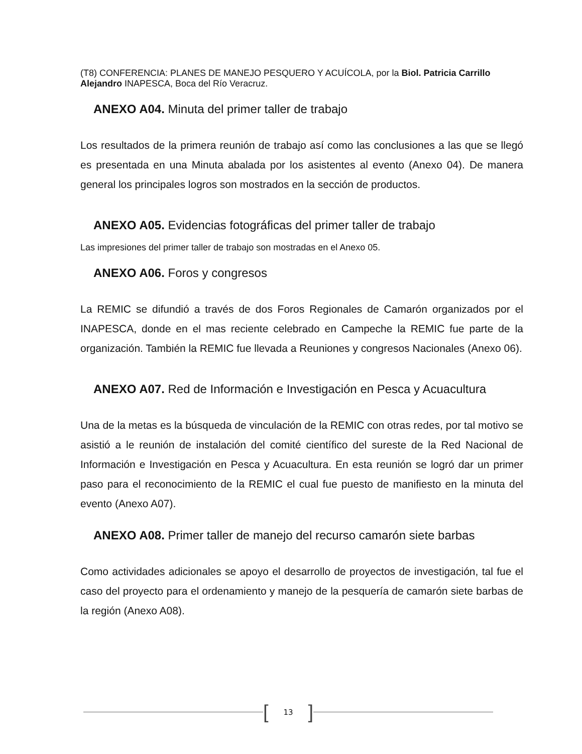(T8) CONFERENCIA: PLANES DE MANEJO PESQUERO Y ACUÍCOLA, por la Biol. Patricia Carrillo Alejandro INAPESCA, Boca del Río Veracruz.
ANEXO A04. Minuta del primer taller de trabajo
Los resultados de la primera reunión de trabajo así como las conclusiones a las que se llegó es presentada en una Minuta abalada por los asistentes al evento (Anexo 04). De manera general los principales logros son mostrados en la sección de productos.
ANEXO A05. Evidencias fotográficas del primer taller de trabajo
Las impresiones del primer taller de trabajo son mostradas en el Anexo 05.
ANEXO A06. Foros y congresos
La REMIC se difundió a través de dos Foros Regionales de Camarón organizados por el INAPESCA, donde en el mas reciente celebrado en Campeche la REMIC fue parte de la organización. También la REMIC fue llevada a Reuniones y congresos Nacionales (Anexo 06).
ANEXO A07. Red de Información e Investigación en Pesca y Acuacultura
Una de la metas es la búsqueda de vinculación de la REMIC con otras redes, por tal motivo se asistió a le reunión de instalación del comité científico del sureste de la Red Nacional de Información e Investigación en Pesca y Acuacultura. En esta reunión se logró dar un primer paso para el reconocimiento de la REMIC el cual fue puesto de manifiesto en la minuta del evento (Anexo A07).
ANEXO A08. Primer taller de manejo del recurso camarón siete barbas
Como actividades adicionales se apoyo el desarrollo de proyectos de investigación, tal fue el caso del proyecto para el ordenamiento y manejo de la pesquería de camarón siete barbas de la región (Anexo A08).
[13]